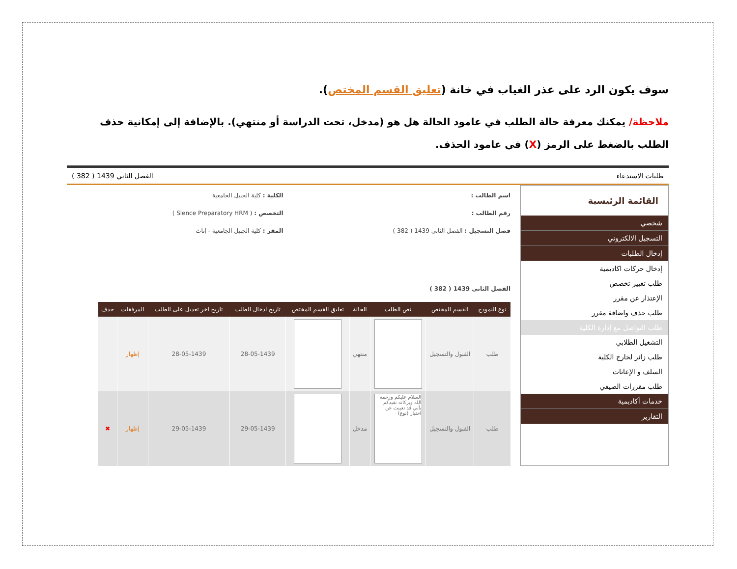سوف يكون الرد على عذر الغياب في خانة (تعليق القسم المختص).
ملاحظة/ يمكنك معرفة حالة الطلب في عامود الحالة هل هو (مدخل، تحت الدراسة أو منتهي). بالإضافة إلى إمكانية حذف الطلب بالضغط على الرمز (X) في عامود الحذف.
طلبات الاستدعاء الفصل الثاني 1439 ( 382 )
القائمة الرئيسية
شخصي
التسجيل الالكتروني
إدخال الطلبات
إدخال حركات اكاديمية
طلب تغيير تخصص
الإعتذار عن مقرر
طلب حذف واضافة مقرر
طلب التواصل مع إدارة الكلية
التشغيل الطلابي
طلب زائر لخارج الكلية
السلف و الإعانات
طلب مقررات الصيفي
خدمات أكاديمية
التقارير
اسم الطالب :
الكلية : كلية الجبيل الجامعية
رقم الطالب :
التخصص : ( Slence Preparatory HRM )
فصل التسجيل : الفصل الثاني 1439 ( 382 )
المقر : كلية الجبيل الجامعية - إناث
الفصل الثاني 1439 ( 382 )
| نوع النموذج | القسم المختص | نص الطلب | الحالة | تعليق القسم المختص | تاريخ ادخال الطلب | تاريخ اخر تعديل على الطلب | المرفقات | حذف |
| --- | --- | --- | --- | --- | --- | --- | --- | --- |
| طلب | القبول والتسجيل | | منتهي | | 28-05-1439 | 28-05-1439 | إظهار | |
| طلب | القبول والتسجيل | السلام عليكم ورحمه الله وبركاته تفيدكم بأني قد تغيبت عن اختبار (نوع) | مدخل | | 29-05-1439 | 29-05-1439 | إظهار | ✖ |